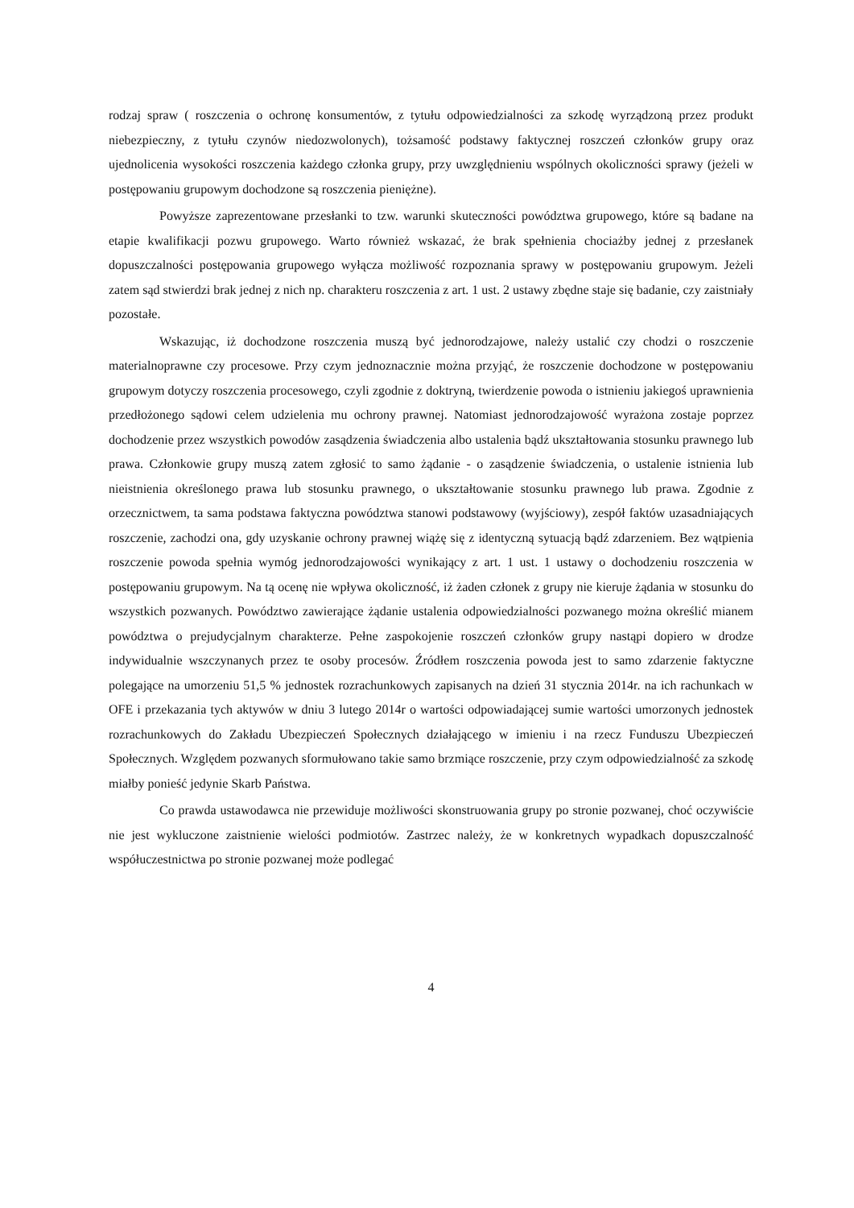rodzaj spraw ( roszczenia o ochronę konsumentów, z tytułu odpowiedzialności za szkodę wyrządzoną przez produkt niebezpieczny, z tytułu czynów niedozwolonych), tożsamość podstawy faktycznej roszczeń członków grupy oraz ujednolicenia wysokości roszczenia każdego członka grupy, przy uwzględnieniu wspólnych okoliczności sprawy (jeżeli w postępowaniu grupowym dochodzone są roszczenia pieniężne).
Powyższe zaprezentowane przesłanki to tzw. warunki skuteczności powództwa grupowego, które są badane na etapie kwalifikacji pozwu grupowego. Warto również wskazać, że brak spełnienia chociażby jednej z przesłanek dopuszczalności postępowania grupowego wyłącza możliwość rozpoznania sprawy w postępowaniu grupowym. Jeżeli zatem sąd stwierdzi brak jednej z nich np. charakteru roszczenia z art. 1 ust. 2 ustawy zbędne staje się badanie, czy zaistniały pozostałe.
Wskazując, iż dochodzone roszczenia muszą być jednorodzajowe, należy ustalić czy chodzi o roszczenie materialnoprawne czy procesowe. Przy czym jednoznacznie można przyjąć, że roszczenie dochodzone w postępowaniu grupowym dotyczy roszczenia procesowego, czyli zgodnie z doktryną, twierdzenie powoda o istnieniu jakiegoś uprawnienia przedłożonego sądowi celem udzielenia mu ochrony prawnej. Natomiast jednorodzajowość wyrażona zostaje poprzez dochodzenie przez wszystkich powodów zasądzenia świadczenia albo ustalenia bądź ukształtowania stosunku prawnego lub prawa. Członkowie grupy muszą zatem zgłosić to samo żądanie - o zasądzenie świadczenia, o ustalenie istnienia lub nieistnienia określonego prawa lub stosunku prawnego, o ukształtowanie stosunku prawnego lub prawa. Zgodnie z orzecznictwem, ta sama podstawa faktyczna powództwa stanowi podstawowy (wyjściowy), zespół faktów uzasadniających roszczenie, zachodzi ona, gdy uzyskanie ochrony prawnej wiążę się z identyczną sytuacją bądź zdarzeniem. Bez wątpienia roszczenie powoda spełnia wymóg jednorodzajowości wynikający z art. 1 ust. 1 ustawy o dochodzeniu roszczenia w postępowaniu grupowym. Na tą ocenę nie wpływa okoliczność, iż żaden członek z grupy nie kieruje żądania w stosunku do wszystkich pozwanych. Powództwo zawierające żądanie ustalenia odpowiedzialności pozwanego można określić mianem powództwa o prejudycjalnym charakterze. Pełne zaspokojenie roszczeń członków grupy nastąpi dopiero w drodze indywidualnie wszczynanych przez te osoby procesów. Źródłem roszczenia powoda jest to samo zdarzenie faktyczne polegające na umorzeniu 51,5 % jednostek rozrachunkowych zapisanych na dzień 31 stycznia 2014r. na ich rachunkach w OFE i przekazania tych aktywów w dniu 3 lutego 2014r o wartości odpowiadającej sumie wartości umorzonych jednostek rozrachunkowych do Zakładu Ubezpieczeń Społecznych działającego w imieniu i na rzecz Funduszu Ubezpieczeń Społecznych. Względem pozwanych sformułowano takie samo brzmiące roszczenie, przy czym odpowiedzialność za szkodę miałby ponieść jedynie Skarb Państwa.
Co prawda ustawodawca nie przewiduje możliwości skonstruowania grupy po stronie pozwanej, choć oczywiście nie jest wykluczone zaistnienie wielości podmiotów. Zastrzec należy, że w konkretnych wypadkach dopuszczalność współuczestnictwa po stronie pozwanej może podlegać
4